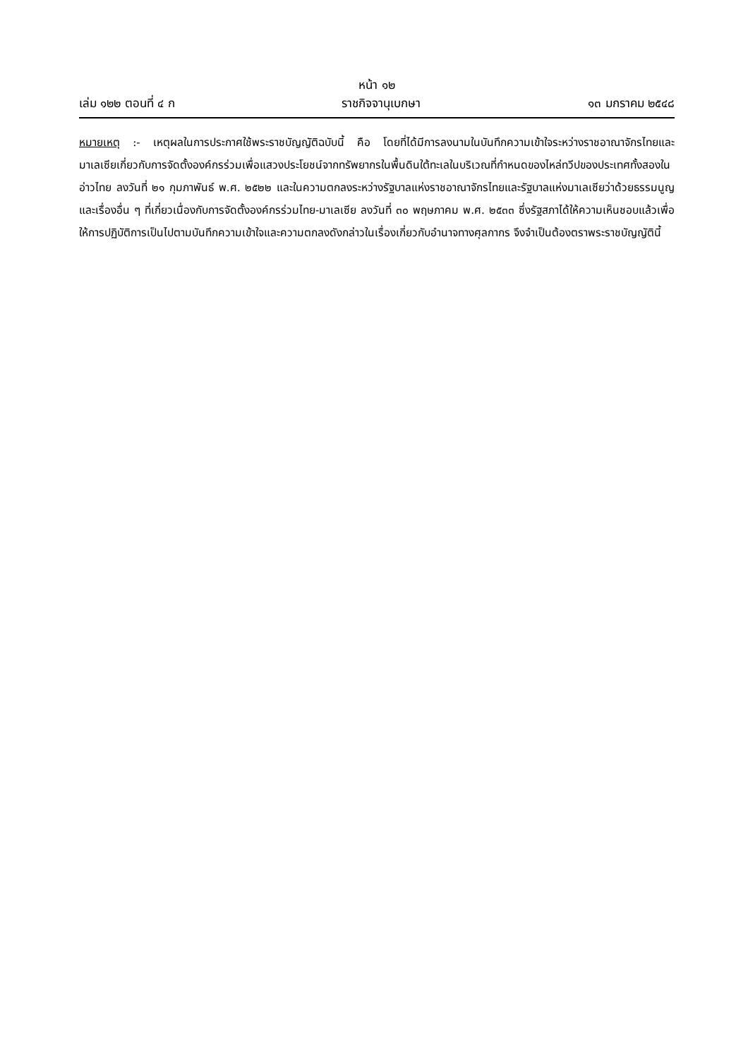หน้า ๑๒
เล่ม ๑๒๒ ตอนที่ ๔ ก ราชกิจจานุเบกษา ๑๓ มกราคม ๒๕๔๘
หมายเหตุ :- เหตุผลในการประกาศใช้พระราชบัญญัติฉบับนี้ คือ โดยที่ได้มีการลงนามในบันทึกความเข้าใจระหว่างราชอาณาจักรไทยและมาเลเซียเกี่ยวกับการจัดตั้งองค์กรร่วมเพื่อแสวงประโยชน์จากทรัพยากรในพื้นดินใต้ทะเลในบริเวณที่กำหนดของไหล่ทวีปของประเทศทั้งสองในอ่าวไทย ลงวันที่ ๒๑ กุมภาพันธ์ พ.ศ. ๒๕๒๒ และในความตกลงระหว่างรัฐบาลแห่งราชอาณาจักรไทยและรัฐบาลแห่งมาเลเซียว่าด้วยธรรมนูญและเรื่องอื่น ๆ ที่เกี่ยวเนื่องกับการจัดตั้งองค์กรร่วมไทย-มาเลเซีย ลงวันที่ ๓๐ พฤษภาคม พ.ศ. ๒๕๓๓ ซึ่งรัฐสภาได้ให้ความเห็นชอบแล้วเพื่อให้การปฏิบัติการเป็นไปตามบันทึกความเข้าใจและความตกลงดังกล่าวในเรื่องเกี่ยวกับอำนาจทางศุลกากร จึงจำเป็นต้องตราพระราชบัญญัตินี้